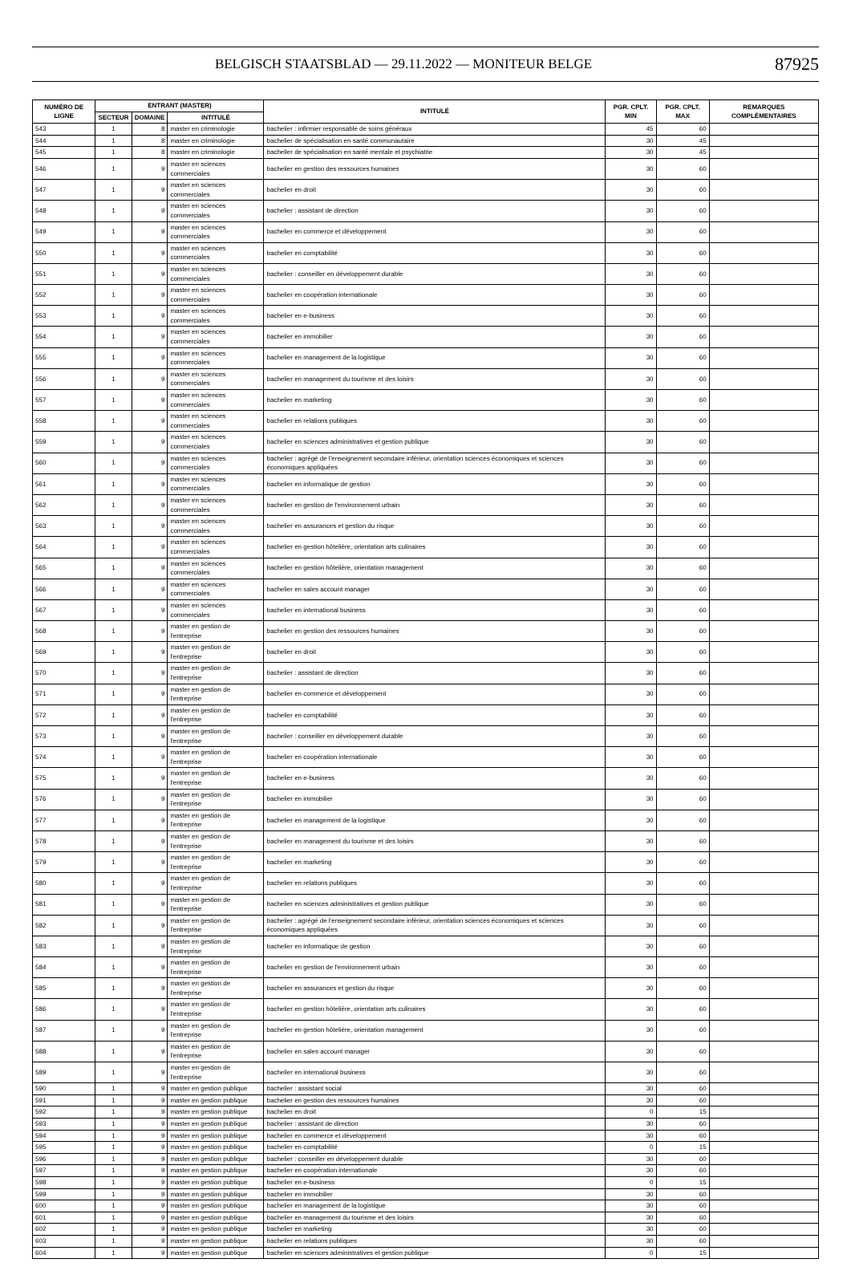BELGISCH STAATSBLAD — 29.11.2022 — MONITEUR BELGE 87925
| NUMÉRO DE LIGNE | ENTRANT (MASTER) | | | INTITULÉ | PGR. CPLT. MIN | PGR. CPLT. MAX | REMARQUES COMPLÉMENTAIRES |
| --- | --- | --- | --- | --- | --- | --- | --- |
| | SECTEUR | DOMAINE | INTITULÉ | | | | |
| 543 | 1 | 8 | master en criminologie | bachelier : infirmier responsable de soins généraux | 45 | 60 | |
| 544 | 1 | 8 | master en criminologie | bachelier de spécialisation en santé communautaire | 30 | 45 | |
| 545 | 1 | 8 | master en criminologie | bachelier de spécialisation en santé mentale et psychiatrie | 30 | 45 | |
| 546 | 1 | 9 | master en sciences commerciales | bachelier en gestion des ressources humaines | 30 | 60 | |
| 547 | 1 | 9 | master en sciences commerciales | bachelier en droit | 30 | 60 | |
| 548 | 1 | 9 | master en sciences commerciales | bachelier : assistant de direction | 30 | 60 | |
| 549 | 1 | 9 | master en sciences commerciales | bachelier en commerce et développement | 30 | 60 | |
| 550 | 1 | 9 | master en sciences commerciales | bachelier en comptabilité | 30 | 60 | |
| 551 | 1 | 9 | master en sciences commerciales | bachelier : conseiller en développement durable | 30 | 60 | |
| 552 | 1 | 9 | master en sciences commerciales | bachelier en coopération internationale | 30 | 60 | |
| 553 | 1 | 9 | master en sciences commerciales | bachelier en e-business | 30 | 60 | |
| 554 | 1 | 9 | master en sciences commerciales | bachelier en immobilier | 30 | 60 | |
| 555 | 1 | 9 | master en sciences commerciales | bachelier en management de la logistique | 30 | 60 | |
| 556 | 1 | 9 | master en sciences commerciales | bachelier en management du tourisme et des loisirs | 30 | 60 | |
| 557 | 1 | 9 | master en sciences commerciales | bachelier en marketing | 30 | 60 | |
| 558 | 1 | 9 | master en sciences commerciales | bachelier en relations publiques | 30 | 60 | |
| 559 | 1 | 9 | master en sciences commerciales | bachelier en sciences administratives et gestion publique | 30 | 60 | |
| 560 | 1 | 9 | master en sciences commerciales | bachelier : agrégé de l'enseignement secondaire inférieur, orientation sciences économiques et sciences économiques appliquées | 30 | 60 | |
| 561 | 1 | 9 | master en sciences commerciales | bachelier en informatique de gestion | 30 | 60 | |
| 562 | 1 | 9 | master en sciences commerciales | bachelier en gestion de l'environnement urbain | 30 | 60 | |
| 563 | 1 | 9 | master en sciences commerciales | bachelier en assurances et gestion du risque | 30 | 60 | |
| 564 | 1 | 9 | master en sciences commerciales | bachelier en gestion hôtelière, orientation arts culinaires | 30 | 60 | |
| 565 | 1 | 9 | master en sciences commerciales | bachelier en gestion hôtelière, orientation management | 30 | 60 | |
| 566 | 1 | 9 | master en sciences commerciales | bachelier en sales account manager | 30 | 60 | |
| 567 | 1 | 9 | master en sciences commerciales | bachelier en international business | 30 | 60 | |
| 568 | 1 | 9 | master en gestion de l'entreprise | bachelier en gestion des ressources humaines | 30 | 60 | |
| 569 | 1 | 9 | master en gestion de l'entreprise | bachelier en droit | 30 | 60 | |
| 570 | 1 | 9 | master en gestion de l'entreprise | bachelier : assistant de direction | 30 | 60 | |
| 571 | 1 | 9 | master en gestion de l'entreprise | bachelier en commerce et développement | 30 | 60 | |
| 572 | 1 | 9 | master en gestion de l'entreprise | bachelier en comptabilité | 30 | 60 | |
| 573 | 1 | 9 | master en gestion de l'entreprise | bachelier : conseiller en développement durable | 30 | 60 | |
| 574 | 1 | 9 | master en gestion de l'entreprise | bachelier en coopération internationale | 30 | 60 | |
| 575 | 1 | 9 | master en gestion de l'entreprise | bachelier en e-business | 30 | 60 | |
| 576 | 1 | 9 | master en gestion de l'entreprise | bachelier en immobilier | 30 | 60 | |
| 577 | 1 | 9 | master en gestion de l'entreprise | bachelier en management de la logistique | 30 | 60 | |
| 578 | 1 | 9 | master en gestion de l'entreprise | bachelier en management du tourisme et des loisirs | 30 | 60 | |
| 579 | 1 | 9 | master en gestion de l'entreprise | bachelier en marketing | 30 | 60 | |
| 580 | 1 | 9 | master en gestion de l'entreprise | bachelier en relations publiques | 30 | 60 | |
| 581 | 1 | 9 | master en gestion de l'entreprise | bachelier en sciences administratives et gestion publique | 30 | 60 | |
| 582 | 1 | 9 | master en gestion de l'entreprise | bachelier : agrégé de l'enseignement secondaire inférieur, orientation sciences économiques et sciences économiques appliquées | 30 | 60 | |
| 583 | 1 | 9 | master en gestion de l'entreprise | bachelier en informatique de gestion | 30 | 60 | |
| 584 | 1 | 9 | master en gestion de l'entreprise | bachelier en gestion de l'environnement urbain | 30 | 60 | |
| 585 | 1 | 9 | master en gestion de l'entreprise | bachelier en assurances et gestion du risque | 30 | 60 | |
| 586 | 1 | 9 | master en gestion de l'entreprise | bachelier en gestion hôtelière, orientation arts culinaires | 30 | 60 | |
| 587 | 1 | 9 | master en gestion de l'entreprise | bachelier en gestion hôtelière, orientation management | 30 | 60 | |
| 588 | 1 | 9 | master en gestion de l'entreprise | bachelier en sales account manager | 30 | 60 | |
| 589 | 1 | 9 | master en gestion de l'entreprise | bachelier en international business | 30 | 60 | |
| 590 | 1 | 9 | master en gestion publique | bachelier : assistant social | 30 | 60 | |
| 591 | 1 | 9 | master en gestion publique | bachelier en gestion des ressources humaines | 30 | 60 | |
| 592 | 1 | 9 | master en gestion publique | bachelier en droit | 0 | 15 | |
| 593 | 1 | 9 | master en gestion publique | bachelier : assistant de direction | 30 | 60 | |
| 594 | 1 | 9 | master en gestion publique | bachelier en commerce et développement | 30 | 60 | |
| 595 | 1 | 9 | master en gestion publique | bachelier en comptabilité | 0 | 15 | |
| 596 | 1 | 9 | master en gestion publique | bachelier : conseiller en développement durable | 30 | 60 | |
| 597 | 1 | 9 | master en gestion publique | bachelier en coopération internationale | 30 | 60 | |
| 598 | 1 | 9 | master en gestion publique | bachelier en e-business | 0 | 15 | |
| 599 | 1 | 9 | master en gestion publique | bachelier en immobilier | 30 | 60 | |
| 600 | 1 | 9 | master en gestion publique | bachelier en management de la logistique | 30 | 60 | |
| 601 | 1 | 9 | master en gestion publique | bachelier en management du tourisme et des loisirs | 30 | 60 | |
| 602 | 1 | 9 | master en gestion publique | bachelier en marketing | 30 | 60 | |
| 603 | 1 | 9 | master en gestion publique | bachelier en relations publiques | 30 | 60 | |
| 604 | 1 | 9 | master en gestion publique | bachelier en sciences administratives et gestion publique | 0 | 15 | |